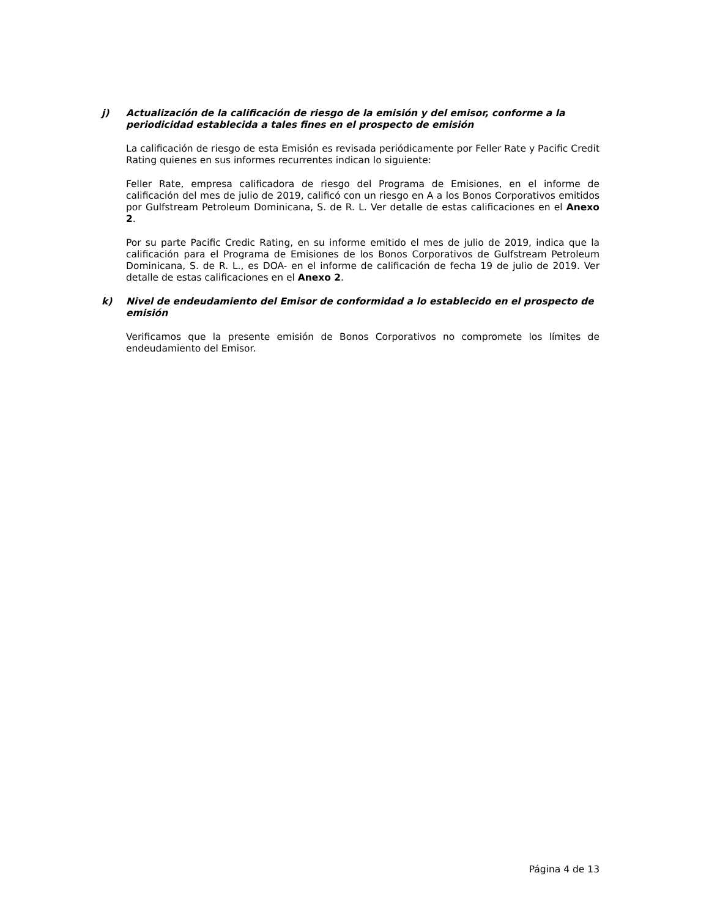j) Actualización de la calificación de riesgo de la emisión y del emisor, conforme a la periodicidad establecida a tales fines en el prospecto de emisión
La calificación de riesgo de esta Emisión es revisada periódicamente por Feller Rate y Pacific Credit Rating quienes en sus informes recurrentes indican lo siguiente:
Feller Rate, empresa calificadora de riesgo del Programa de Emisiones, en el informe de calificación del mes de julio de 2019, calificó con un riesgo en A a los Bonos Corporativos emitidos por Gulfstream Petroleum Dominicana, S. de R. L. Ver detalle de estas calificaciones en el Anexo 2.
Por su parte Pacific Credic Rating, en su informe emitido el mes de julio de 2019, indica que la calificación para el Programa de Emisiones de los Bonos Corporativos de Gulfstream Petroleum Dominicana, S. de R. L., es DOA- en el informe de calificación de fecha 19 de julio de 2019. Ver detalle de estas calificaciones en el Anexo 2.
k) Nivel de endeudamiento del Emisor de conformidad a lo establecido en el prospecto de emisión
Verificamos que la presente emisión de Bonos Corporativos no compromete los límites de endeudamiento del Emisor.
Página 4 de 13